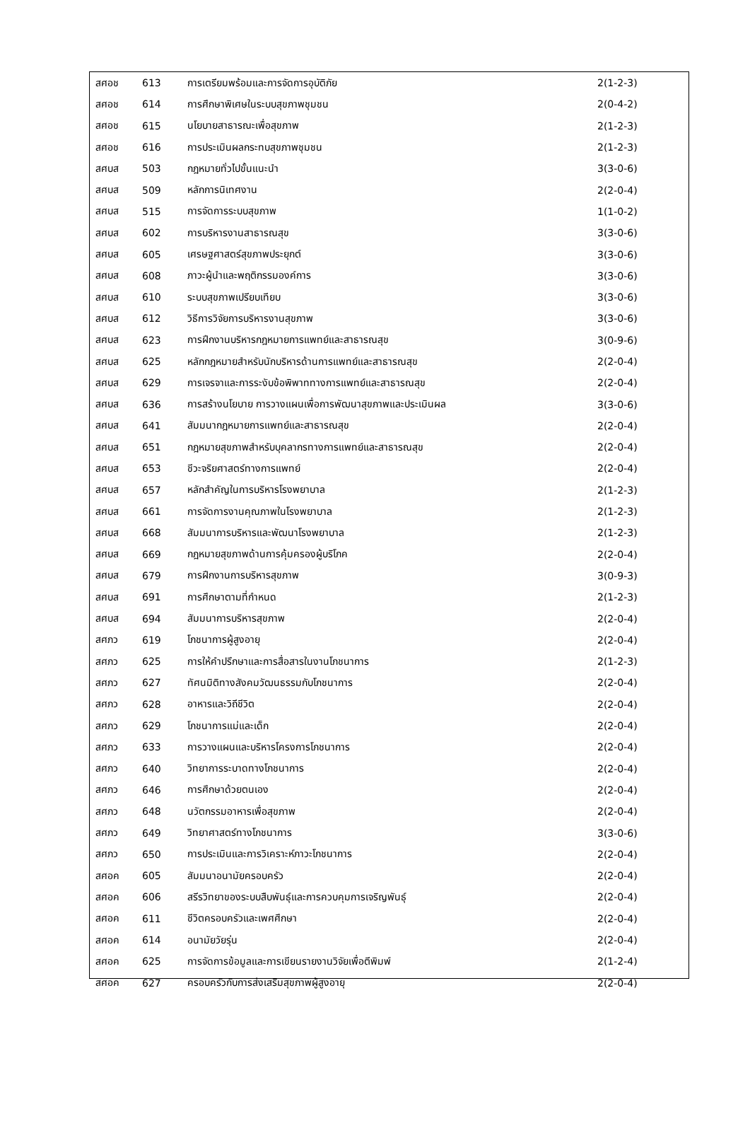| สศอช | 613 | การเตรียมพร้อมและการจัดการอุบัติภัย | 2(1-2-3) |
| สศอช | 614 | การศึกษาพิเศษในระบบสุขภาพชุมชน | 2(0-4-2) |
| สศอช | 615 | นโยบายสาธารณะเพื่อสุขภาพ | 2(1-2-3) |
| สศอช | 616 | การประเมินผลกระทบสุขภาพชุมชน | 2(1-2-3) |
| สศบส | 503 | กฎหมายทั่วไปขั้นแนะนำ | 3(3-0-6) |
| สศบส | 509 | หลักการนิเทศงาน | 2(2-0-4) |
| สศบส | 515 | การจัดการระบบสุขภาพ | 1(1-0-2) |
| สศบส | 602 | การบริหารงานสาธารณสุข | 3(3-0-6) |
| สศบส | 605 | เศรษฐศาสตร์สุขภาพประยุกต์ | 3(3-0-6) |
| สศบส | 608 | ภาวะผู้นำและพฤติกรรมองค์การ | 3(3-0-6) |
| สศบส | 610 | ระบบสุขภาพเปรียบเทียบ | 3(3-0-6) |
| สศบส | 612 | วิธีการวิจัยการบริหารงานสุขภาพ | 3(3-0-6) |
| สศบส | 623 | การฝึกงานบริหารกฎหมายการแพทย์และสาธารณสุข | 3(0-9-6) |
| สศบส | 625 | หลักกฎหมายสำหรับนักบริหารด้านการแพทย์และสาธารณสุข | 2(2-0-4) |
| สศบส | 629 | การเจรจาและการระงับข้อพิพาททางการแพทย์และสาธารณสุข | 2(2-0-4) |
| สศบส | 636 | การสร้างนโยบาย การวางแผนเพื่อการพัฒนาสุขภาพและประเมินผล | 3(3-0-6) |
| สศบส | 641 | สัมมนากฎหมายการแพทย์และสาธารณสุข | 2(2-0-4) |
| สศบส | 651 | กฎหมายสุขภาพสำหรับบุคลากรทางการแพทย์และสาธารณสุข | 2(2-0-4) |
| สศบส | 653 | ชีวะจริยศาสตร์ทางการแพทย์ | 2(2-0-4) |
| สศบส | 657 | หลักสำคัญในการบริหารโรงพยาบาล | 2(1-2-3) |
| สศบส | 661 | การจัดการงานคุณภาพในโรงพยาบาล | 2(1-2-3) |
| สศบส | 668 | สัมมนาการบริหารและพัฒนาโรงพยาบาล | 2(1-2-3) |
| สศบส | 669 | กฎหมายสุขภาพด้านการคุ้มครองผู้บริโภค | 2(2-0-4) |
| สศบส | 679 | การฝึกงานการบริหารสุขภาพ | 3(0-9-3) |
| สศบส | 691 | การศึกษาตามที่กำหนด | 2(1-2-3) |
| สศบส | 694 | สัมมนาการบริหารสุขภาพ | 2(2-0-4) |
| สศภว | 619 | โภชนาการผู้สูงอายุ | 2(2-0-4) |
| สศภว | 625 | การให้คำปรึกษาและการสื่อสารในงานโภชนาการ | 2(1-2-3) |
| สศภว | 627 | ทัศนมิติทางสังคมวัฒนธรรมกับโภชนาการ | 2(2-0-4) |
| สศภว | 628 | อาหารและวิถีชีวิต | 2(2-0-4) |
| สศภว | 629 | โภชนาการแม่และเด็ก | 2(2-0-4) |
| สศภว | 633 | การวางแผนและบริหารโครงการโภชนาการ | 2(2-0-4) |
| สศภว | 640 | วิทยาการระบาดทางโภชนาการ | 2(2-0-4) |
| สศภว | 646 | การศึกษาด้วยตนเอง | 2(2-0-4) |
| สศภว | 648 | นวัตกรรมอาหารเพื่อสุขภาพ | 2(2-0-4) |
| สศภว | 649 | วิทยาศาสตร์ทางโภชนาการ | 3(3-0-6) |
| สศภว | 650 | การประเมินและการวิเคราะห์ภาวะโภชนาการ | 2(2-0-4) |
| สศอค | 605 | สัมมนาอนามัยครอบครัว | 2(2-0-4) |
| สศอค | 606 | สรีรวิทยาของระบบสืบพันธุ์และการควบคุมการเจริญพันธุ์ | 2(2-0-4) |
| สศอค | 611 | ชีวิตครอบครัวและเพศศึกษา | 2(2-0-4) |
| สศอค | 614 | อนามัยวัยรุ่น | 2(2-0-4) |
| สศอค | 625 | การจัดการข้อมูลและการเขียนรายงานวิจัยเพื่อตีพิมพ์ | 2(1-2-4) |
| สศอค | 627 | ครอบครัวกับการส่งเสริมสุขภาพผู้สูงอายุ | 2(2-0-4) |